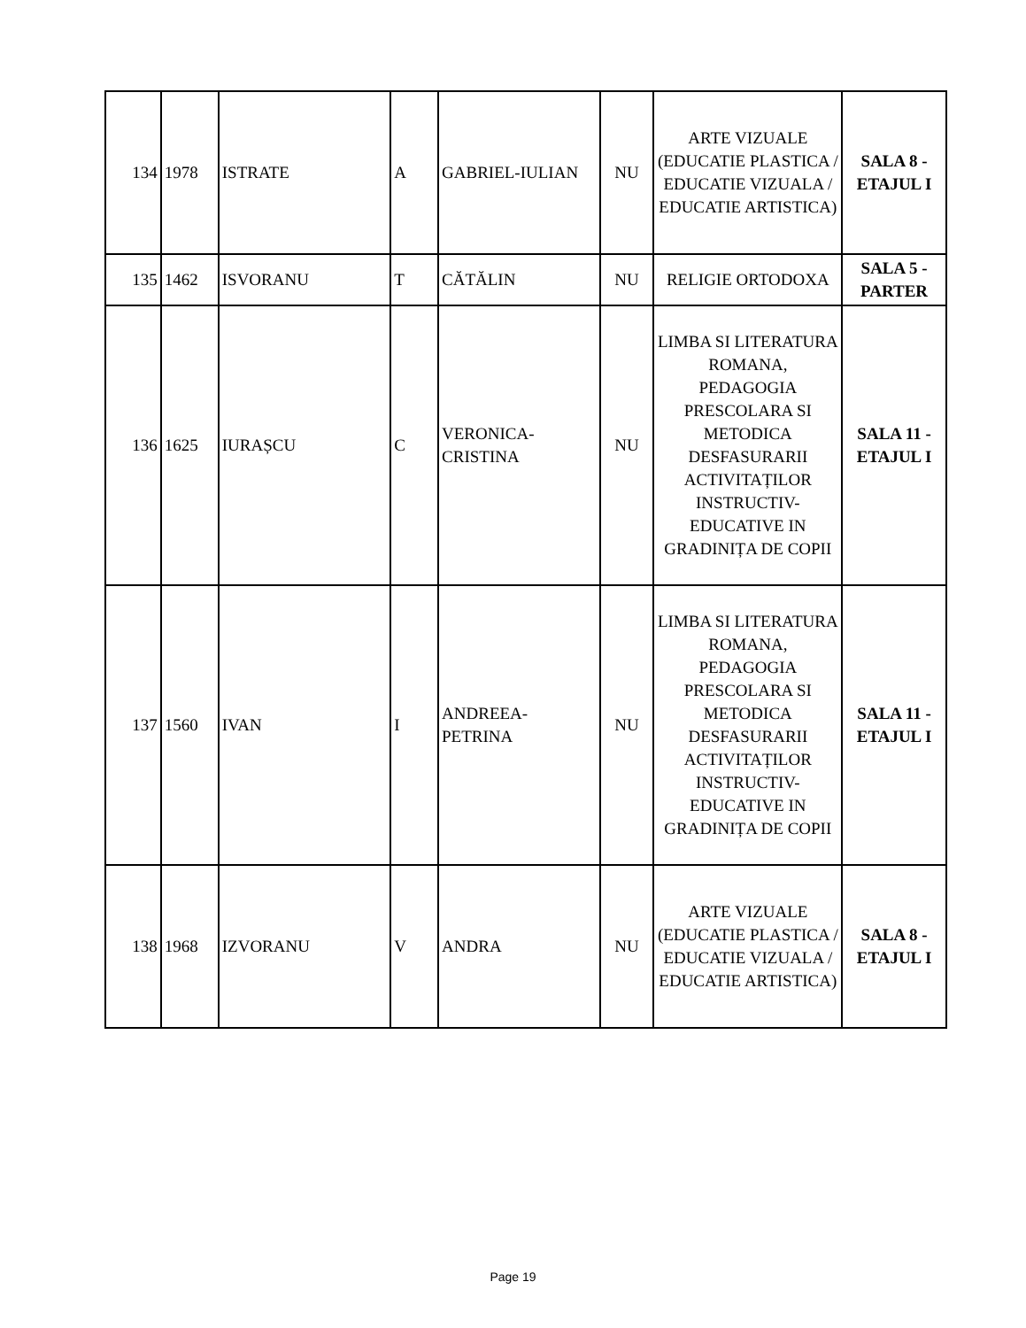| 134 | 1978 | ISTRATE | A | GABRIEL-IULIAN | NU | ARTE VIZUALE (EDUCATIE PLASTICA / EDUCATIE VIZUALA / EDUCATIE ARTISTICA) | SALA 8 - ETAJUL I |
| 135 | 1462 | ISVORANU | T | CĂTĂLIN | NU | RELIGIE ORTODOXA | SALA 5 - PARTER |
| 136 | 1625 | IURAȘCU | C | VERONICA-CRISTINA | NU | LIMBA SI LITERATURA ROMANA, PEDAGOGIA PRESCOLARA SI METODICA DESFASURARII ACTIVITAȚILOR INSTRUCTIV-EDUCATIVE IN GRADINIȚA DE COPII | SALA 11 - ETAJUL I |
| 137 | 1560 | IVAN | I | ANDREEA-PETRINA | NU | LIMBA SI LITERATURA ROMANA, PEDAGOGIA PRESCOLARA SI METODICA DESFASURARII ACTIVITAȚILOR INSTRUCTIV-EDUCATIVE IN GRADINIȚA DE COPII | SALA 11 - ETAJUL I |
| 138 | 1968 | IZVORANU | V | ANDRA | NU | ARTE VIZUALE (EDUCATIE PLASTICA / EDUCATIE VIZUALA / EDUCATIE ARTISTICA) | SALA 8 - ETAJUL I |
Page 19